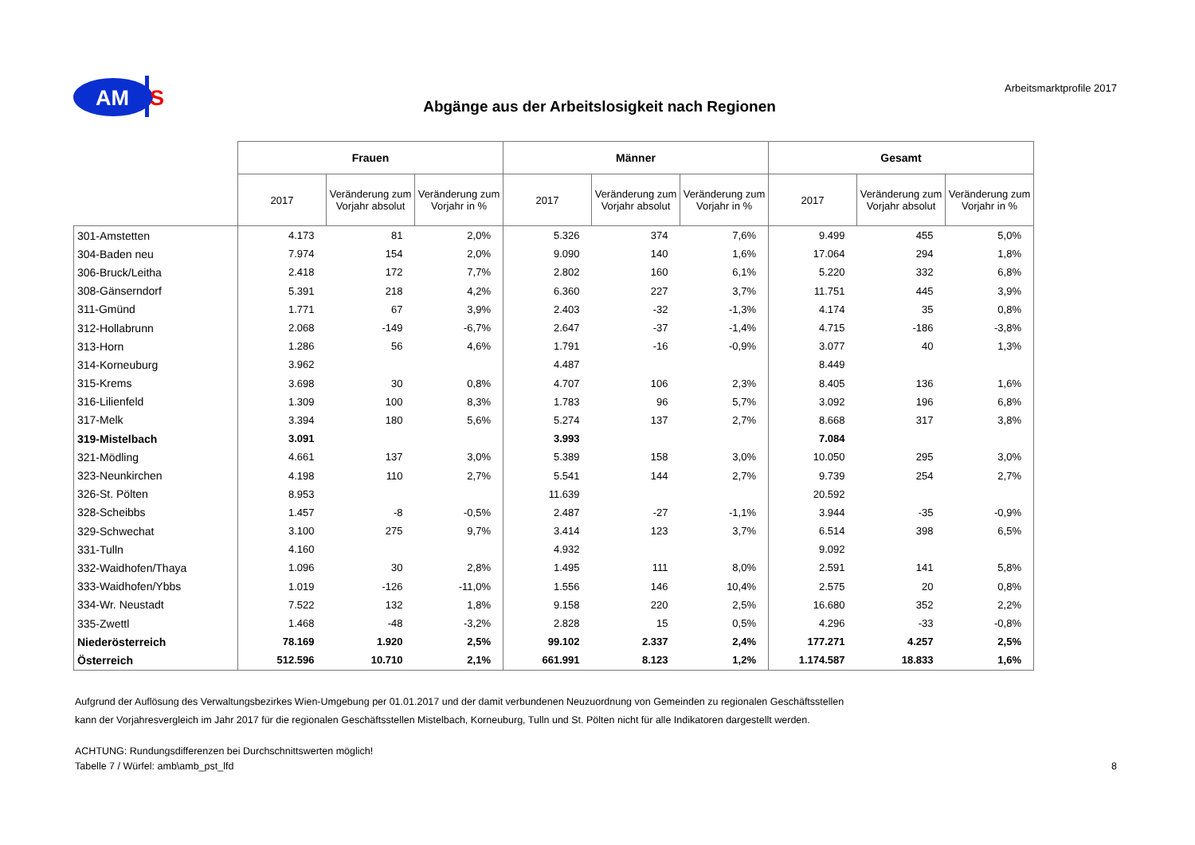AM
S
Abgänge aus der Arbeitslosigkeit nach Regionen
Arbeitsmarktprofile 2017
| | Frauen | | | Männer | | | Gesamt | | |
| --- | --- | --- | --- | --- | --- | --- | --- | --- | --- |
| | 2017 | Veränderung zum Vorjahr absolut | Veränderung zum Vorjahr in % | 2017 | Veränderung zum Vorjahr absolut | Veränderung zum Vorjahr in % | 2017 | Veränderung zum Vorjahr absolut | Veränderung zum Vorjahr in % |
| 301-Amstetten | 4.173 | 81 | 2,0% | 5.326 | 374 | 7,6% | 9.499 | 455 | 5,0% |
| 304-Baden neu | 7.974 | 154 | 2,0% | 9.090 | 140 | 1,6% | 17.064 | 294 | 1,8% |
| 306-Bruck/Leitha | 2.418 | 172 | 7,7% | 2.802 | 160 | 6,1% | 5.220 | 332 | 6,8% |
| 308-Gänserndorf | 5.391 | 218 | 4,2% | 6.360 | 227 | 3,7% | 11.751 | 445 | 3,9% |
| 311-Gmünd | 1.771 | 67 | 3,9% | 2.403 | -32 | -1,3% | 4.174 | 35 | 0,8% |
| 312-Hollabrunn | 2.068 | -149 | -6,7% | 2.647 | -37 | -1,4% | 4.715 | -186 | -3,8% |
| 313-Horn | 1.286 | 56 | 4,6% | 1.791 | -16 | -0,9% | 3.077 | 40 | 1,3% |
| 314-Korneuburg | 3.962 | | | 4.487 | | | 8.449 | | |
| 315-Krems | 3.698 | 30 | 0,8% | 4.707 | 106 | 2,3% | 8.405 | 136 | 1,6% |
| 316-Lilienfeld | 1.309 | 100 | 8,3% | 1.783 | 96 | 5,7% | 3.092 | 196 | 6,8% |
| 317-Melk | 3.394 | 180 | 5,6% | 5.274 | 137 | 2,7% | 8.668 | 317 | 3,8% |
| 319-Mistelbach | 3.091 | | | 3.993 | | | 7.084 | | |
| 321-Mödling | 4.661 | 137 | 3,0% | 5.389 | 158 | 3,0% | 10.050 | 295 | 3,0% |
| 323-Neunkirchen | 4.198 | 110 | 2,7% | 5.541 | 144 | 2,7% | 9.739 | 254 | 2,7% |
| 326-St. Pölten | 8.953 | | | 11.639 | | | 20.592 | | |
| 328-Scheibbs | 1.457 | -8 | -0,5% | 2.487 | -27 | -1,1% | 3.944 | -35 | -0,9% |
| 329-Schwechat | 3.100 | 275 | 9,7% | 3.414 | 123 | 3,7% | 6.514 | 398 | 6,5% |
| 331-Tulln | 4.160 | | | 4.932 | | | 9.092 | | |
| 332-Waidhofen/Thaya | 1.096 | 30 | 2,8% | 1.495 | 111 | 8,0% | 2.591 | 141 | 5,8% |
| 333-Waidhofen/Ybbs | 1.019 | -126 | -11,0% | 1.556 | 146 | 10,4% | 2.575 | 20 | 0,8% |
| 334-Wr. Neustadt | 7.522 | 132 | 1,8% | 9.158 | 220 | 2,5% | 16.680 | 352 | 2,2% |
| 335-Zwettl | 1.468 | -48 | -3,2% | 2.828 | 15 | 0,5% | 4.296 | -33 | -0,8% |
| Niederösterreich | 78.169 | 1.920 | 2,5% | 99.102 | 2.337 | 2,4% | 177.271 | 4.257 | 2,5% |
| Österreich | 512.596 | 10.710 | 2,1% | 661.991 | 8.123 | 1,2% | 1.174.587 | 18.833 | 1,6% |
Aufgrund der Auflösung des Verwaltungsbezirkes Wien-Umgebung per 01.01.2017 und der damit verbundenen Neuzuordnung von Gemeinden zu regionalen Geschäftsstellen
kann der Vorjahresvergleich im Jahr 2017 für die regionalen Geschäftsstellen Mistelbach, Korneuburg, Tulln und St. Pölten nicht für alle Indikatoren dargestellt werden.
ACHTUNG: Rundungsdifferenzen bei Durchschnittswerten möglich!
Tabelle 7 / Würfel: amb\amb_pst_lfd
8